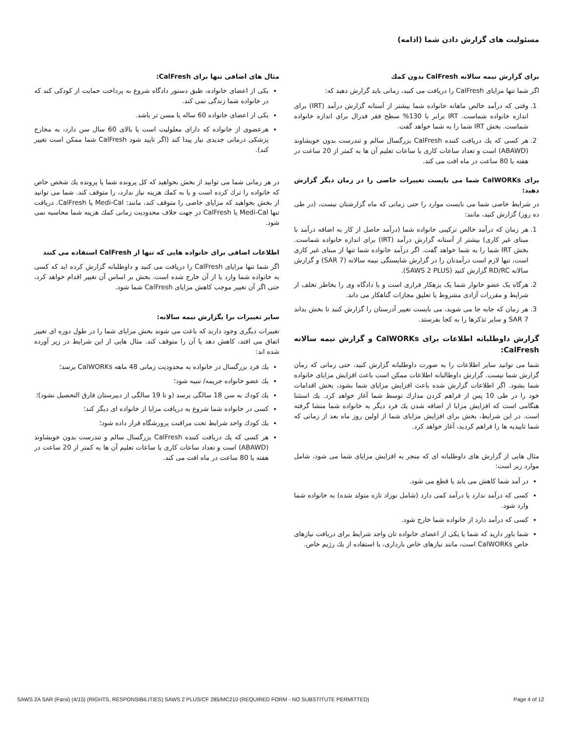مسئولیت های گزارش دادن شما (ادامه)
برای گزارش نیمه سالانه CalFresh بدون کمك
اگر شما تنها مزایای CalFresh را دریافت می کنید، زمانی باید گزارش دهید که:
1. وقتی که درآمد خالص ماهانه خانواده شما بیشتر از آستانه گزارش درآمد (IRT) برای اندازه خانواده شماست. IRT برابر با 130% سطح فقر فدرال برای اندازه خانواده شماست. بخش IRT شما را به شما خواهد گفت.
2. هر کسی که یك دریافت کننده CalFresh بزرگسال سالم و تندرست بدون خویشاوند (ABAWD) است و تعداد ساعات کاری یا ساعات تعلیم آن ها به کمتر از 20 ساعت در هفته یا 80 ساعت در ماه افت می کند.
برای CalWORKs شما می بایست تغییرات خاصی را در زمان دیگر گزارش دهید:
در شرایط خاصی شما می بایست موارد را حتی زمانی که ماه گزارشتان نیست، (در طی ده روز) گزارش کنید، مانند:
1. هر زمان که درآمد خالص ترکیبی خانواده شما (درآمد حاصل از کار به اضافه درآمد با مبنای غیر کاری) بیشتر از آستانه گزارش درآمد (IRT) برای اندازه خانواده شماست. بخش IRT شما را به شما خواهد گفت. اگر درآمد خانواده شما تنها از مبنای غیر کاری است، تنها لازم است درآمدتان را در گزارش شایستگی نیمه سالانه (SAR 7) و گزارش سالانه RD/RC گزارش کنید (SAWS 2 PLUS).
2. هرگاه یک عضو خانوار شما یک بزهکار فراری است و یا دادگاه وی را بخاطر تخلف از شرایط و مقررات آزادی مشروط یا تعلیق مجازات گناهکار می داند.
3. هر زمان که جابه جا می شوید، می بایست تغییر آدرستان را گزارش کنید تا بخش بداند SAR 7 و سایر تذکرها را به کجا بفرستد.
گزارش داوطلبانه اطلاعات برای CalWORKs و گزارش نیمه سالانه CalFresh:
شما می توانید سایر اطلاعات را به صورت داوطلبانه گزارش کنید، حتی زمانی که زمان گزارش شما نیست. گزارش داوطالبانه اطلاعات ممکن است باعث افزایش مزایای خانواده شما بشود. اگر اطلاعات گزارش شده باعث افزایش مزایای شما بشود، بخش اقدامات خود را در طی 10 پس از فراهم کردن مدارك توسط شما آغاز خواهد کرد. یك استثنا هنگامی است که افزایش مزایا از اضافه شدن یك فرد دیگر به خانواده شما منشا گرفته است. در این شرایط، بخش برای افزایش مزایای شما از اولین روز ماه بعد از زمانی که شما تاییدیه ها را فراهم کردید، آغاز خواهد کرد.
مثال هایی از گزارش های داوطلبانه ای که منجر به افزایش مزایای شما می شود، شامل موارد زیر است:
در آمد شما کاهش می یابد یا قطع می شود.
کسی که درآمد ندارد یا درآمد کمی دارد (شامل نوزاد تازه متولد شده) به خانواده شما وارد شود.
کسی که درآمد دارد از خانواده شما خارج شود.
شما باور دارید که شما یا یکی از اعضای خانواده تان واجد شرایط برای دریافت نیازهای خاص CalWORKs است، مانند نیازهای خاص بارداری، یا استفاده از یك رژیم خاص.
مثال های اضافی تنها برای CalFresh:
یکی از اعضای خانواده، طبق دستور دادگاه شروع به پرداخت حمایت از کودکی کند که در خانواده شما زندگی نمی کند.
یکی از اعضای خانواده 60 ساله یا مسن تر باشد.
هرعضوی از خانواده که دارای معلولیت است یا بالای 60 سال سن دارد، به مخارج پزشکی درمانی جدیدی نیاز پیدا کند (اگر تایید شود CalFresh شما ممکن است تغییر کند).
در هر زمانی شما می توانید از بخش بخواهید که کل پرونده شما یا پرونده یك شخص خاص که خانواده را ترك کرده است و یا به کمك هزینه نیاز ندارد، را متوقف کند. شما می توانید از بخش بخواهید که مزایای خاصی را متوقف کند، مانند: Medi-Cal یا CalFresh. دریافت تنها Medi-Cal یا CalFresh در جهت خلاف محدودیت زمانی کمك هزینه شما محاسبه نمی شود.
اطلاعات اضافی برای خانواده هایی که تنها از CalFresh استقاده می کنند
اگر شما تنها مزایای CalFresh را دریافت می کنید و داوطلبانه گزارش کرده اید که کسی به خانواده شما وارد یا از آن خارج شده است، بخش بر اساس آن تغییر اقدام خواهد کرد، حتی اگر آن تغییر موجب کاهش مزایای CalFresh شما شود.
سایر تغییرات برا یگزارش نیمه سالانه:
تغییرات دیگری وجود دارند که باعث می شوند بخش مزایای شما را در طول دوره ای تغییر اتفاق می افتد، کاهش دهد یا آن را متوقف کند. مثال هایی از این شرایط در زیر آورده شده اند:
یك فرد بزرگسال در خانواده به محدودیت زمانی 48 ماهه CalWORKs برسد؛
یك عضو خانواده جریمه/ تنبیه شود؛
یك کودك به سن 18 سالگی برسد (و تا 19 سالگی از دبیرستان فارق التحصیل نشود)؛
کسی در خانواده شما شروع به دریافت مزایا از خانواده ای دیگر کند؛
یك کودك واجد شرایط تحت مراقبت پرورشگاه قرار داده شود؛
هر کسی که یك دریافت کننده CalFresh بزرگسال سالم و تندرست بدون خویشاوند (ABAWD) است و تعداد ساعات کاری یا ساعات تعلیم آن ها به کمتر از 20 ساعت در هفته یا 80 ساعت در ماه افت می کند.
SAWS 2A SAR (Farsi) (4/15) (RIGHTS, RESPONSIBILITIES) SAWS 2 PLUS/CF 285/MC210 (REQUIRED FORM - NO SUBSTITUTE PERMITTED) Page 4 of 12